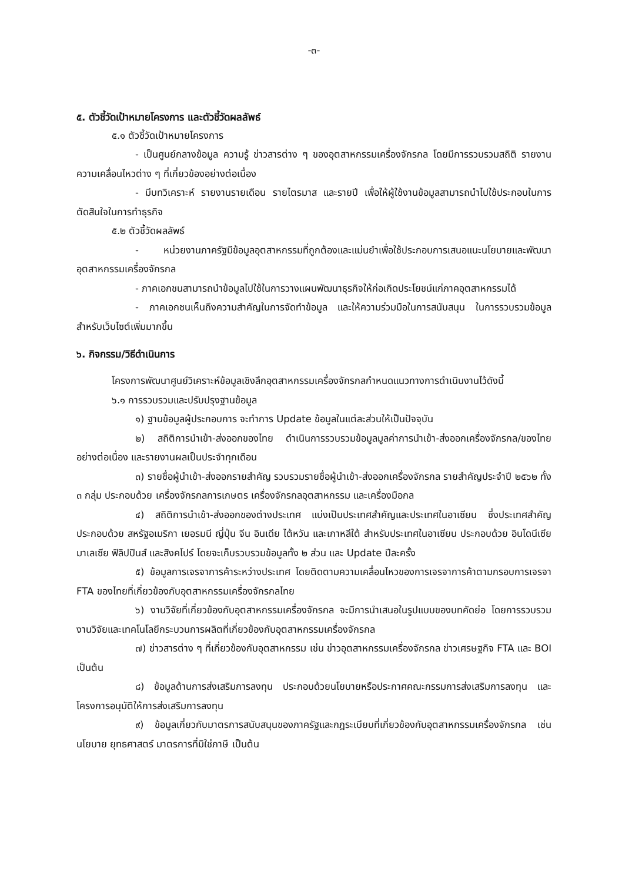-๓-
๕. ตัวชี้วัดเป้าหมายโครงการ และตัวชี้วัดผลลัพธ์
๕.๑ ตัวชี้วัดเป้าหมายโครงการ
- เป็นศูนย์กลางข้อมูล ความรู้ ข่าวสารต่าง ๆ ของอุตสาหกรรมเครื่องจักรกล โดยมีการรวบรวมสถิติ รายงานความเคลื่อนไหวต่าง ๆ ที่เกี่ยวข้องอย่างต่อเนื่อง
- มีบทวิเคราะห์ รายงานรายเดือน รายไตรมาส และรายปี เพื่อให้ผู้ใช้งานข้อมูลสามารถนำไปใช้ประกอบในการตัดสินใจในการทำธุรกิจ
๕.๒ ตัวชี้วัดผลลัพธ์
- หน่วยงานภาครัฐมีข้อมูลอุตสาหกรรมที่ถูกต้องและแม่นยำเพื่อใช้ประกอบการเสนอแนะนโยบายและพัฒนาอุตสาหกรรมเครื่องจักรกล
- ภาคเอกชนสามารถนำข้อมูลไปใช้ในการวางแผนพัฒนาธุรกิจให้ก่อเกิดประโยชน์แก่ภาคอุตสาหกรรมได้
- ภาคเอกชนเห็นถึงความสำคัญในการจัดทำข้อมูล และให้ความร่วมมือในการสนับสนุน ในการรวบรวมข้อมูลสำหรับเว็บไซต์เพิ่มมากขึ้น
๖. กิจกรรม/วิธีดำเนินการ
โครงการพัฒนาศูนย์วิเคราะห์ข้อมูลเชิงลึกอุตสาหกรรมเครื่องจักรกลกำหนดแนวทางการดำเนินงานไว้ดังนี้
๖.๑ การรวบรวมและปรับปรุงฐานข้อมูล
๑) ฐานข้อมูลผู้ประกอบการ จะทำการ Update ข้อมูลในแต่ละส่วนให้เป็นปัจจุบัน
๒) สถิติการนำเข้า-ส่งออกของไทย ดำเนินการรวบรวมข้อมูลมูลค่าการนำเข้า-ส่งออกเครื่องจักรกล/ของไทยอย่างต่อเนื่อง และรายงานผลเป็นประจำทุกเดือน
๓) รายชื่อผู้นำเข้า-ส่งออกรายสำคัญ รวบรวมรายชื่อผู้นำเข้า-ส่งออกเครื่องจักรกล รายสำคัญประจำปี ๒๕๖๒ ทั้ง ๓ กลุ่ม ประกอบด้วย เครื่องจักรกลการเกษตร เครื่องจักรกลอุตสาหกรรม และเครื่องมือกล
๔) สถิติการนำเข้า-ส่งออกของต่างประเทศ แบ่งเป็นประเทศสำคัญและประเทศในอาเซียน ซึ่งประเทศสำคัญ ประกอบด้วย สหรัฐอเมริกา เยอรมนี ญี่ปุ่น จีน อินเดีย ไต้หวัน และเกาหลีใต้ สำหรับประเทศในอาเซียน ประกอบด้วย อินโดนีเซีย มาเลเซีย ฟิลิปปินส์ และสิงคโปร์ โดยจะเก็บรวบรวมข้อมูลทั้ง ๒ ส่วน และ Update ปีละครั้ง
๕) ข้อมูลการเจรจาการค้าระหว่างประเทศ โดยติดตามความเคลื่อนไหวของการเจรจาการค้าตามกรอบการเจรจา FTA ของไทยที่เกี่ยวข้องกับอุตสาหกรรมเครื่องจักรกลไทย
๖) งานวิจัยที่เกี่ยวข้องกับอุตสาหกรรมเครื่องจักรกล จะมีการนำเสนอในรูปแบบของบทคัดย่อ โดยการรวบรวมงานวิจัยและเทคโนโลยีกระบวนการผลิตที่เกี่ยวข้องกับอุตสาหกรรมเครื่องจักรกล
๗) ข่าวสารต่าง ๆ ที่เกี่ยวข้องกับอุตสาหกรรม เช่น ข่าวอุตสาหกรรมเครื่องจักรกล ข่าวเศรษฐกิจ FTA และ BOI เป็นต้น
๘) ข้อมูลด้านการส่งเสริมการลงทุน ประกอบด้วยนโยบายหรือประกาศคณะกรรมการส่งเสริมการลงทุน และโครงการอนุมัติให้การส่งเสริมการลงทุน
๙) ข้อมูลเกี่ยวกับมาตรการสนับสนุนของภาครัฐและกฎระเบียบที่เกี่ยวข้องกับอุตสาหกรรมเครื่องจักรกล เช่น นโยบาย ยุทธศาสตร์ มาตรการที่มิใช่ภาษี เป็นต้น